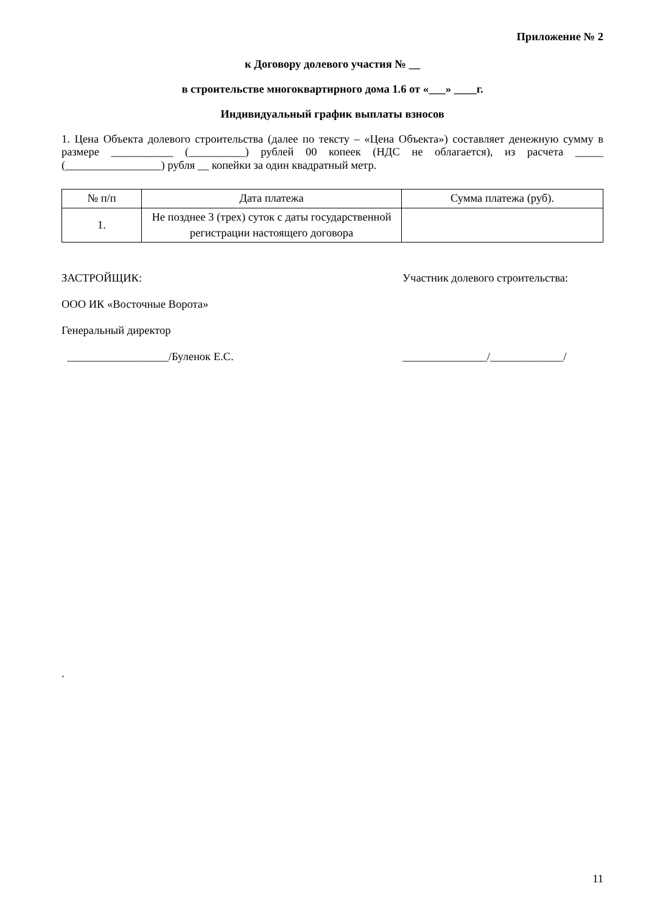Приложение № 2
к Договору долевого участия № __
в строительстве многоквартирного дома 1.6 от «___» ____г.
Индивидуальный график выплаты взносов
1. Цена Объекта долевого строительства (далее по тексту – «Цена Объекта») составляет денежную сумму в размере ___________ (__________) рублей 00 копеек (НДС не облагается), из расчета _____ (_________________) рубля __ копейки за один квадратный метр.
| № п/п | Дата платежа | Сумма платежа (руб). |
| --- | --- | --- |
| 1. | Не позднее 3 (трех) суток с даты государственной регистрации настоящего договора | |
ЗАСТРОЙЩИК:
ООО ИК «Восточные Ворота»
Генеральный директор
__________________/Буленок Е.С.
Участник долевого строительства:
_______________/_____________/
.
11